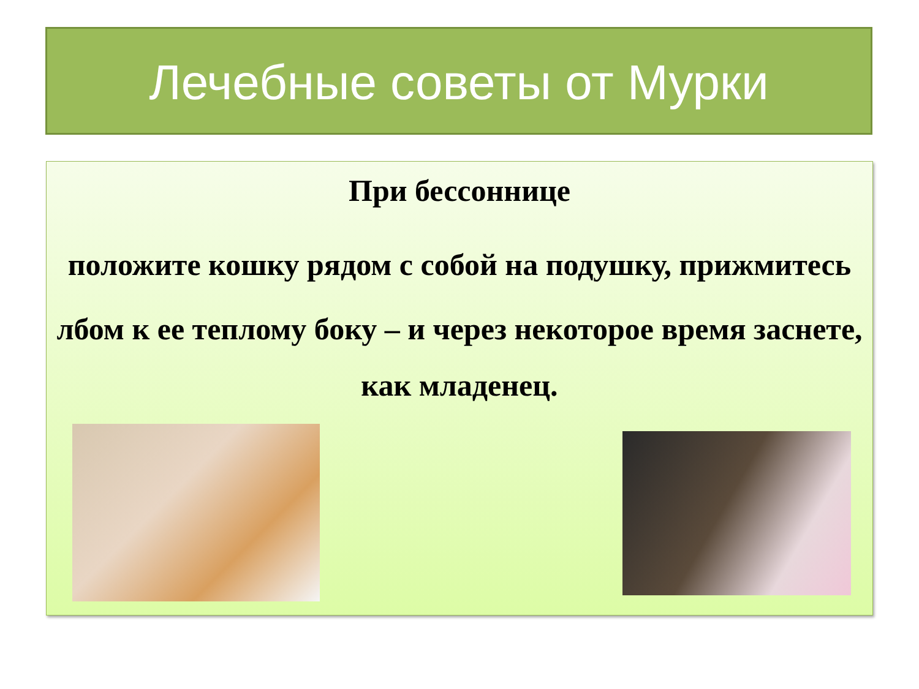Лечебные советы от Мурки
При бессоннице
положите кошку рядом с собой на подушку, прижмитесь лбом к ее теплому боку – и через некоторое время заснете,
как младенец.